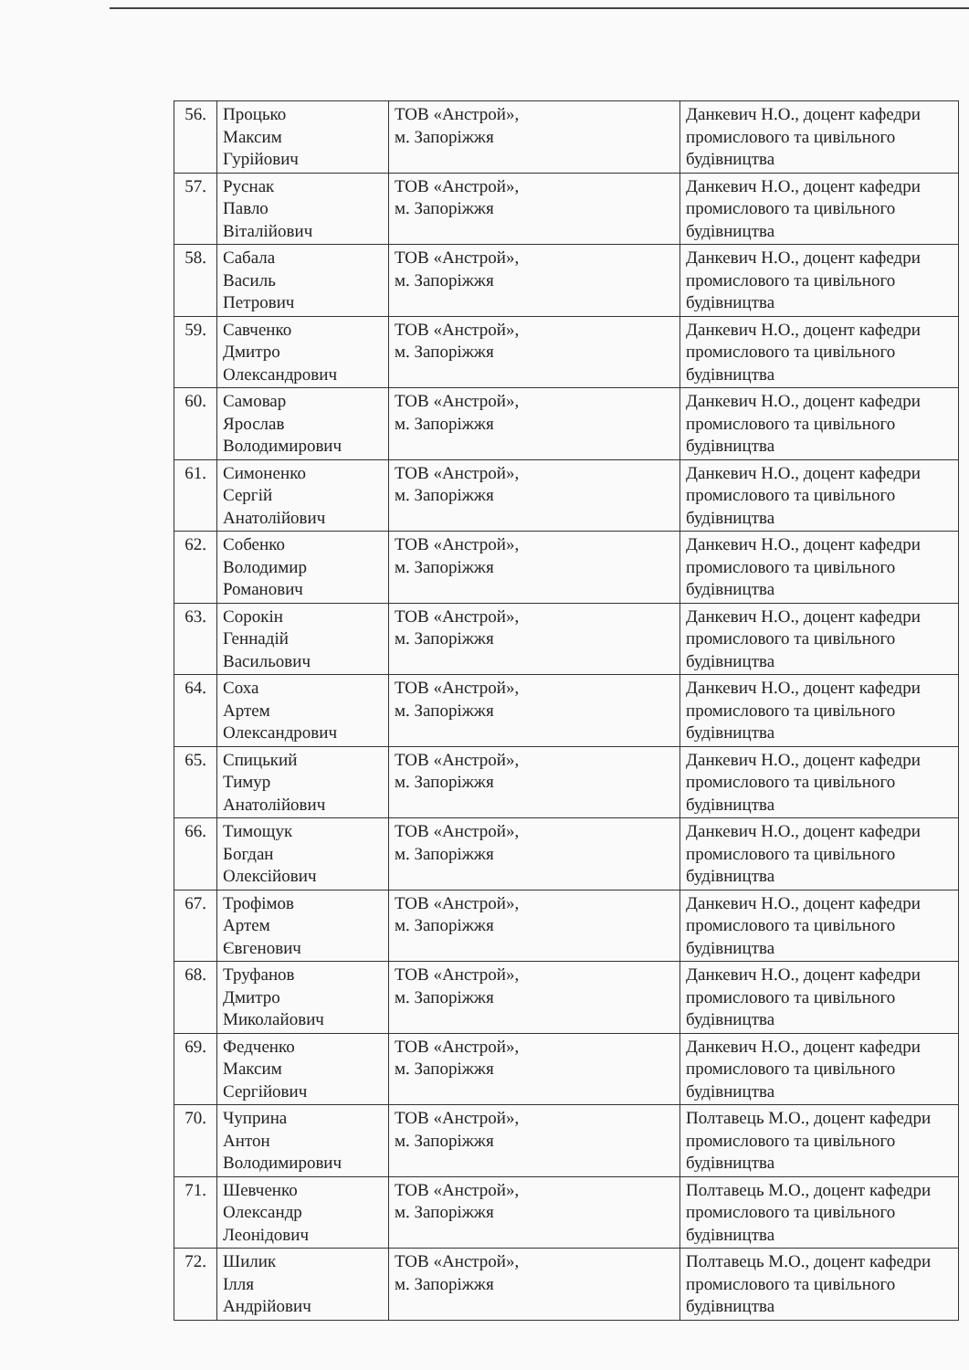| 56. | Процько Максим Гурійович | ТОВ «Анстрой», м. Запоріжжя | Данкевич Н.О., доцент кафедри промислового та цивільного будівництва |
| 57. | Руснак Павло Віталійович | ТОВ «Анстрой», м. Запоріжжя | Данкевич Н.О., доцент кафедри промислового та цивільного будівництва |
| 58. | Сабала Василь Петрович | ТОВ «Анстрой», м. Запоріжжя | Данкевич Н.О., доцент кафедри промислового та цивільного будівництва |
| 59. | Савченко Дмитро Олександрович | ТОВ «Анстрой», м. Запоріжжя | Данкевич Н.О., доцент кафедри промислового та цивільного будівництва |
| 60. | Самовар Ярослав Володимирович | ТОВ «Анстрой», м. Запоріжжя | Данкевич Н.О., доцент кафедри промислового та цивільного будівництва |
| 61. | Симоненко Сергій Анатолійович | ТОВ «Анстрой», м. Запоріжжя | Данкевич Н.О., доцент кафедри промислового та цивільного будівництва |
| 62. | Собенко Володимир Романович | ТОВ «Анстрой», м. Запоріжжя | Данкевич Н.О., доцент кафедри промислового та цивільного будівництва |
| 63. | Сорокін Геннадій Васильович | ТОВ «Анстрой», м. Запоріжжя | Данкевич Н.О., доцент кафедри промислового та цивільного будівництва |
| 64. | Соха Артем Олександрович | ТОВ «Анстрой», м. Запоріжжя | Данкевич Н.О., доцент кафедри промислового та цивільного будівництва |
| 65. | Спицький Тимур Анатолійович | ТОВ «Анстрой», м. Запоріжжя | Данкевич Н.О., доцент кафедри промислового та цивільного будівництва |
| 66. | Тимощук Богдан Олексійович | ТОВ «Анстрой», м. Запоріжжя | Данкевич Н.О., доцент кафедри промислового та цивільного будівництва |
| 67. | Трофімов Артем Євгенович | ТОВ «Анстрой», м. Запоріжжя | Данкевич Н.О., доцент кафедри промислового та цивільного будівництва |
| 68. | Труфанов Дмитро Миколайович | ТОВ «Анстрой», м. Запоріжжя | Данкевич Н.О., доцент кафедри промислового та цивільного будівництва |
| 69. | Федченко Максим Сергійович | ТОВ «Анстрой», м. Запоріжжя | Данкевич Н.О., доцент кафедри промислового та цивільного будівництва |
| 70. | Чуприна Антон Володимирович | ТОВ «Анстрой», м. Запоріжжя | Полтавець М.О., доцент кафедри промислового та цивільного будівництва |
| 71. | Шевченко Олександр Леонідович | ТОВ «Анстрой», м. Запоріжжя | Полтавець М.О., доцент кафедри промислового та цивільного будівництва |
| 72. | Шилик Ілля Андрійович | ТОВ «Анстрой», м. Запоріжжя | Полтавець М.О., доцент кафедри промислового та цивільного будівництва |